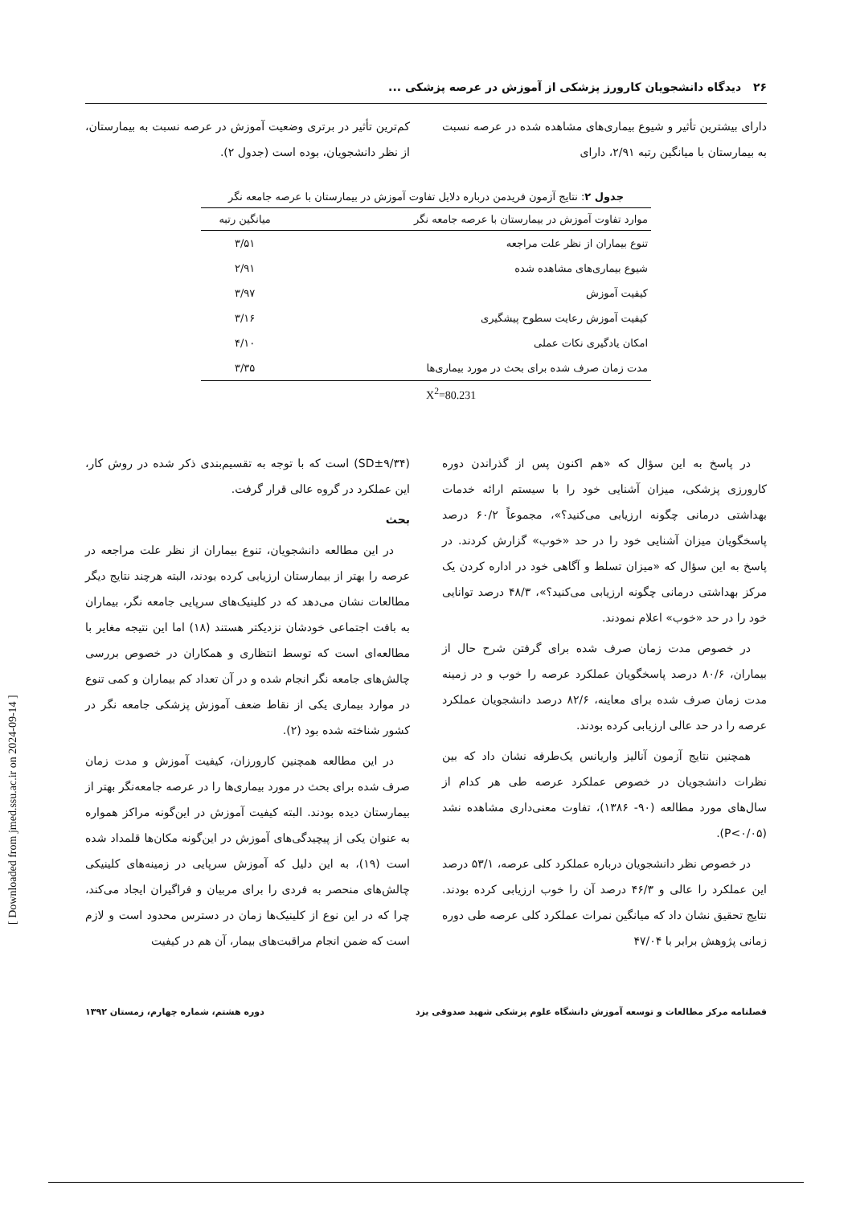۲۶ دیدگاه دانشجویان کارورز پزشکی از آموزش در عرصه پزشکی ...
دارای بیشترین تأثیر و شیوع بیماری‌های مشاهده شده در عرصه نسبت به بیمارستان با میانگین رتبه ۲/۹۱، دارای
کم‌ترین تأثیر در برتری وضعیت آموزش در عرصه نسبت به بیمارستان، از نظر دانشجویان، بوده است (جدول ۲).
جدول ۲: نتایج آزمون فریدمن درباره دلایل تفاوت آموزش در بیمارستان با عرصه جامعه نگر
| موارد تفاوت آموزش در بیمارستان با عرصه جامعه نگر | میانگین رتبه |
| --- | --- |
| تنوع بیماران از نظر علت مراجعه | ۳/۵۱ |
| شیوع بیماری‌های مشاهده شده | ۲/۹۱ |
| کیفیت آموزش | ۳/۹۷ |
| کیفیت آموزش رعایت سطوح پیشگیری | ۳/۱۶ |
| امکان یادگیری نکات عملی | ۴/۱۰ |
| مدت زمان صرف شده برای بحث در مورد بیماری‌ها | ۳/۳۵ |
X<sup>2</sup>=80.231
در پاسخ به این سؤال که «هم اکنون پس از گذراندن دوره کارورزی پزشکی، میزان آشنایی خود را با سیستم ارائه خدمات بهداشتی درمانی چگونه ارزیابی می‌کنید؟»، مجموعاً ۶۰/۲ درصد پاسخگویان میزان آشنایی خود را در حد «خوب» گزارش کردند. در پاسخ به این سؤال که «میزان تسلط و آگاهی خود در اداره کردن یک مرکز بهداشتی درمانی چگونه ارزیابی می‌کنید؟»، ۴۸/۳ درصد توانایی خود را در حد «خوب» اعلام نمودند.
در خصوص مدت زمان صرف شده برای گرفتن شرح حال از بیماران، ۸۰/۶ درصد پاسخگویان عملکرد عرصه را خوب و در زمینه مدت زمان صرف شده برای معاینه، ۸۲/۶ درصد دانشجویان عملکرد عرصه را در حد عالی ارزیابی کرده بودند.
همچنین نتایج آزمون آنالیز واریانس یک‌طرفه نشان داد که بین نظرات دانشجویان در خصوص عملکرد عرصه طی هر کدام از سال‌های مورد مطالعه (۹۰- ۱۳۸۶)، تفاوت معنی‌داری مشاهده نشد (P<۰/۰۵).
در خصوص نظر دانشجویان درباره عملکرد کلی عرصه، ۵۳/۱ درصد این عملکرد را عالی و ۴۶/۳ درصد آن را خوب ارزیابی کرده بودند. نتایج تحقیق نشان داد که میانگین نمرات عملکرد کلی عرصه طی دوره زمانی پژوهش برابر با ۴۷/۰۴
(SD±۹/۳۴) است که با توجه به تقسیم‌بندی ذکر شده در روش کار، این عملکرد در گروه عالی قرار گرفت.
بحث
در این مطالعه دانشجویان، تنوع بیماران از نظر علت مراجعه در عرصه را بهتر از بیمارستان ارزیابی کرده بودند، البته هرچند نتایج دیگر مطالعات نشان می‌دهد که در کلینیک‌های سرپایی جامعه نگر، بیماران به بافت اجتماعی خودشان نزدیکتر هستند (۱۸) اما این نتیجه مغایر با مطالعه‌ای است که توسط انتظاری و همکاران در خصوص بررسی چالش‌های جامعه نگر انجام شده و در آن تعداد کم بیماران و کمی تنوع در موارد بیماری یکی از نقاط ضعف آموزش پزشکی جامعه نگر در کشور شناخته شده بود (۲).
در این مطالعه همچنین کارورزان، کیفیت آموزش و مدت زمان صرف شده برای بحث در مورد بیماری‌ها را در عرصه جامعه‌نگر بهتر از بیمارستان دیده بودند. البته کیفیت آموزش در این‌گونه مراکز همواره به عنوان یکی از پیچیدگی‌های آموزش در این‌گونه مکان‌ها قلمداد شده است (۱۹)، به این دلیل که آموزش سرپایی در زمینه‌های کلینیکی چالش‌های منحصر به فردی را برای مربیان و فراگیران ایجاد می‌کند، چرا که در این نوع از کلینیک‌ها زمان در دسترس محدود است و لازم است که ضمن انجام مراقبت‌های بیمار، آن هم در کیفیت
فصلنامه مرکز مطالعات و توسعه آموزش دانشگاه علوم پزشکی شهید صدوقی یزد دوره هشتم، شماره چهارم، زمستان ۱۳۹۲
[ Downloaded from jmed.ssu.ac.ir on 2024-09-14 ]